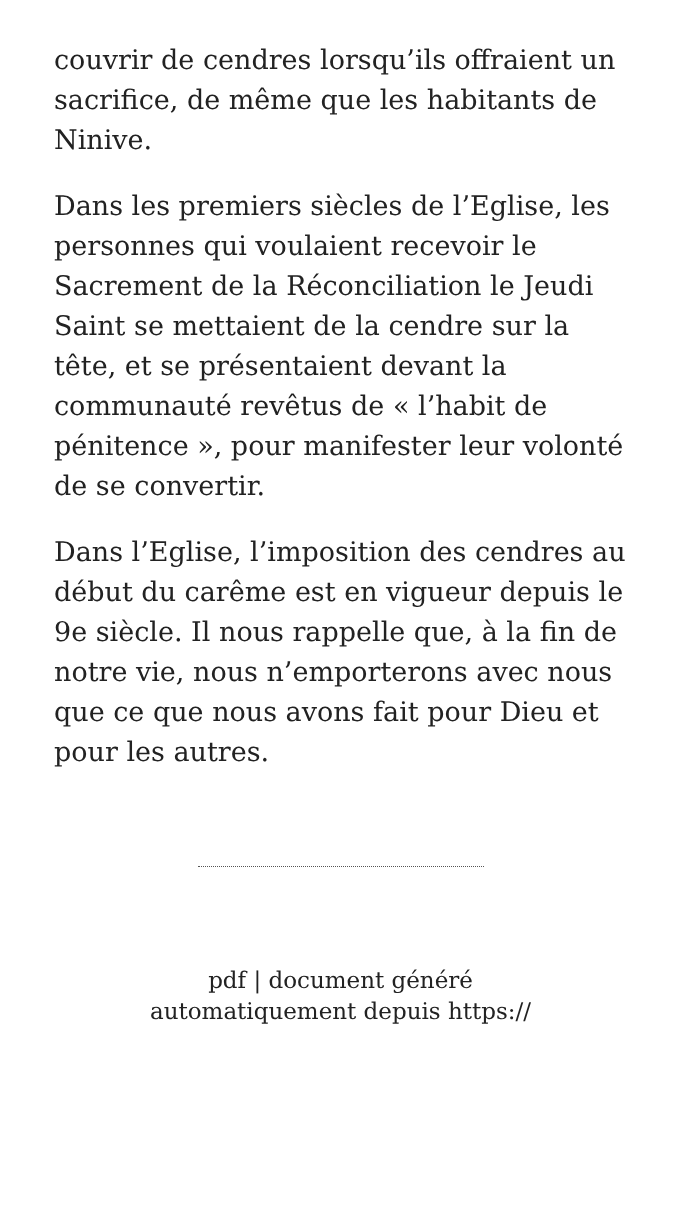couvrir de cendres lorsqu’ils offraient un sacrifice, de même que les habitants de Ninive.
Dans les premiers siècles de l’Eglise, les personnes qui voulaient recevoir le Sacrement de la Réconciliation le Jeudi Saint se mettaient de la cendre sur la tête, et se présentaient devant la communauté revêtus de « l’habit de pénitence », pour manifester leur volonté de se convertir.
Dans l’Eglise, l’imposition des cendres au début du carême est en vigueur depuis le 9e siècle. Il nous rappelle que, à la fin de notre vie, nous n’emporterons avec nous que ce que nous avons fait pour Dieu et pour les autres.
pdf | document généré
automatiquement depuis https://